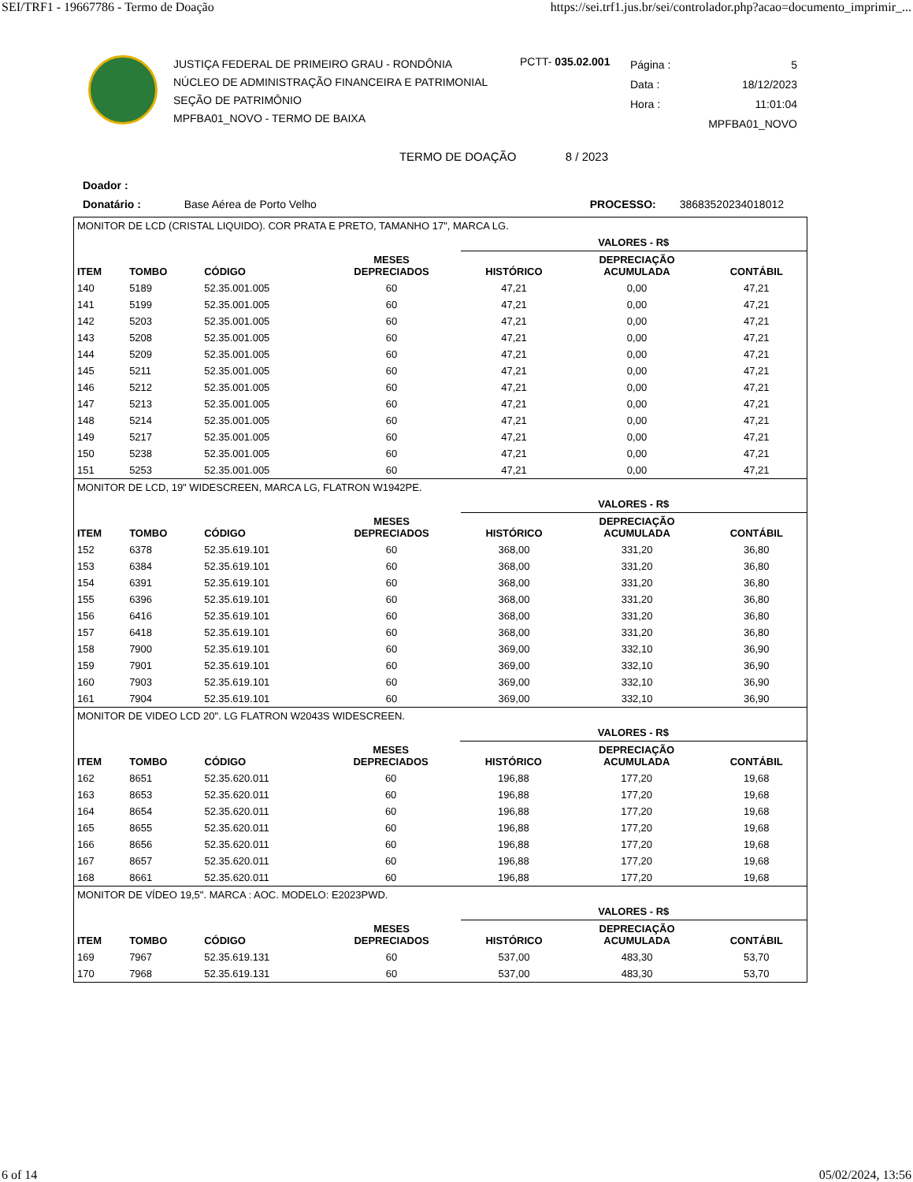SEI/TRF1 - 19667786 - Termo de Doação https://sei.trf1.jus.br/sei/controlador.php?acao=documento_imprimir_...
JUSTIÇA FEDERAL DE PRIMEIRO GRAU - RONDÔNIA
NÚCLEO DE ADMINISTRAÇÃO FINANCEIRA E PATRIMONIAL
SEÇÃO DE PATRIMÔNIO
MPFBA01_NOVO - TERMO DE BAIXA
PCTT- 035.02.001
Página : 5
Data : 18/12/2023
Hora : 11:01:04
MPFBA01_NOVO
TERMO DE DOAÇÃO 8 / 2023
Doador :
Donatário : Base Aérea de Porto Velho PROCESSO: 38683520234018012
| MONITOR DE LCD (CRISTAL LIQUIDO). COR PRATA E PRETO, TAMANHO 17", MARCA LG. | | | | | | |
| | | | | VALORES - R$ | | |
| ITEM | TOMBO | CÓDIGO | MESES DEPRECIADOS | HISTÓRICO | DEPRECIAÇÃO ACUMULADA | CONTÁBIL |
| 140 | 5189 | 52.35.001.005 | 60 | 47,21 | 0,00 | 47,21 |
| 141 | 5199 | 52.35.001.005 | 60 | 47,21 | 0,00 | 47,21 |
| 142 | 5203 | 52.35.001.005 | 60 | 47,21 | 0,00 | 47,21 |
| 143 | 5208 | 52.35.001.005 | 60 | 47,21 | 0,00 | 47,21 |
| 144 | 5209 | 52.35.001.005 | 60 | 47,21 | 0,00 | 47,21 |
| 145 | 5211 | 52.35.001.005 | 60 | 47,21 | 0,00 | 47,21 |
| 146 | 5212 | 52.35.001.005 | 60 | 47,21 | 0,00 | 47,21 |
| 147 | 5213 | 52.35.001.005 | 60 | 47,21 | 0,00 | 47,21 |
| 148 | 5214 | 52.35.001.005 | 60 | 47,21 | 0,00 | 47,21 |
| 149 | 5217 | 52.35.001.005 | 60 | 47,21 | 0,00 | 47,21 |
| 150 | 5238 | 52.35.001.005 | 60 | 47,21 | 0,00 | 47,21 |
| 151 | 5253 | 52.35.001.005 | 60 | 47,21 | 0,00 | 47,21 |
| MONITOR DE LCD, 19" WIDESCREEN, MARCA LG, FLATRON W1942PE. | | | | | | |
| | | | | VALORES - R$ | | |
| ITEM | TOMBO | CÓDIGO | MESES DEPRECIADOS | HISTÓRICO | DEPRECIAÇÃO ACUMULADA | CONTÁBIL |
| 152 | 6378 | 52.35.619.101 | 60 | 368,00 | 331,20 | 36,80 |
| 153 | 6384 | 52.35.619.101 | 60 | 368,00 | 331,20 | 36,80 |
| 154 | 6391 | 52.35.619.101 | 60 | 368,00 | 331,20 | 36,80 |
| 155 | 6396 | 52.35.619.101 | 60 | 368,00 | 331,20 | 36,80 |
| 156 | 6416 | 52.35.619.101 | 60 | 368,00 | 331,20 | 36,80 |
| 157 | 6418 | 52.35.619.101 | 60 | 368,00 | 331,20 | 36,80 |
| 158 | 7900 | 52.35.619.101 | 60 | 369,00 | 332,10 | 36,90 |
| 159 | 7901 | 52.35.619.101 | 60 | 369,00 | 332,10 | 36,90 |
| 160 | 7903 | 52.35.619.101 | 60 | 369,00 | 332,10 | 36,90 |
| 161 | 7904 | 52.35.619.101 | 60 | 369,00 | 332,10 | 36,90 |
| MONITOR DE VIDEO LCD 20". LG FLATRON W2043S WIDESCREEN. | | | | | | |
| | | | | VALORES - R$ | | |
| ITEM | TOMBO | CÓDIGO | MESES DEPRECIADOS | HISTÓRICO | DEPRECIAÇÃO ACUMULADA | CONTÁBIL |
| 162 | 8651 | 52.35.620.011 | 60 | 196,88 | 177,20 | 19,68 |
| 163 | 8653 | 52.35.620.011 | 60 | 196,88 | 177,20 | 19,68 |
| 164 | 8654 | 52.35.620.011 | 60 | 196,88 | 177,20 | 19,68 |
| 165 | 8655 | 52.35.620.011 | 60 | 196,88 | 177,20 | 19,68 |
| 166 | 8656 | 52.35.620.011 | 60 | 196,88 | 177,20 | 19,68 |
| 167 | 8657 | 52.35.620.011 | 60 | 196,88 | 177,20 | 19,68 |
| 168 | 8661 | 52.35.620.011 | 60 | 196,88 | 177,20 | 19,68 |
| MONITOR DE VÍDEO 19,5". MARCA : AOC. MODELO: E2023PWD. | | | | | | |
| | | | | VALORES - R$ | | |
| ITEM | TOMBO | CÓDIGO | MESES DEPRECIADOS | HISTÓRICO | DEPRECIAÇÃO ACUMULADA | CONTÁBIL |
| 169 | 7967 | 52.35.619.131 | 60 | 537,00 | 483,30 | 53,70 |
| 170 | 7968 | 52.35.619.131 | 60 | 537,00 | 483,30 | 53,70 |
6 of 14 05/02/2024, 13:56